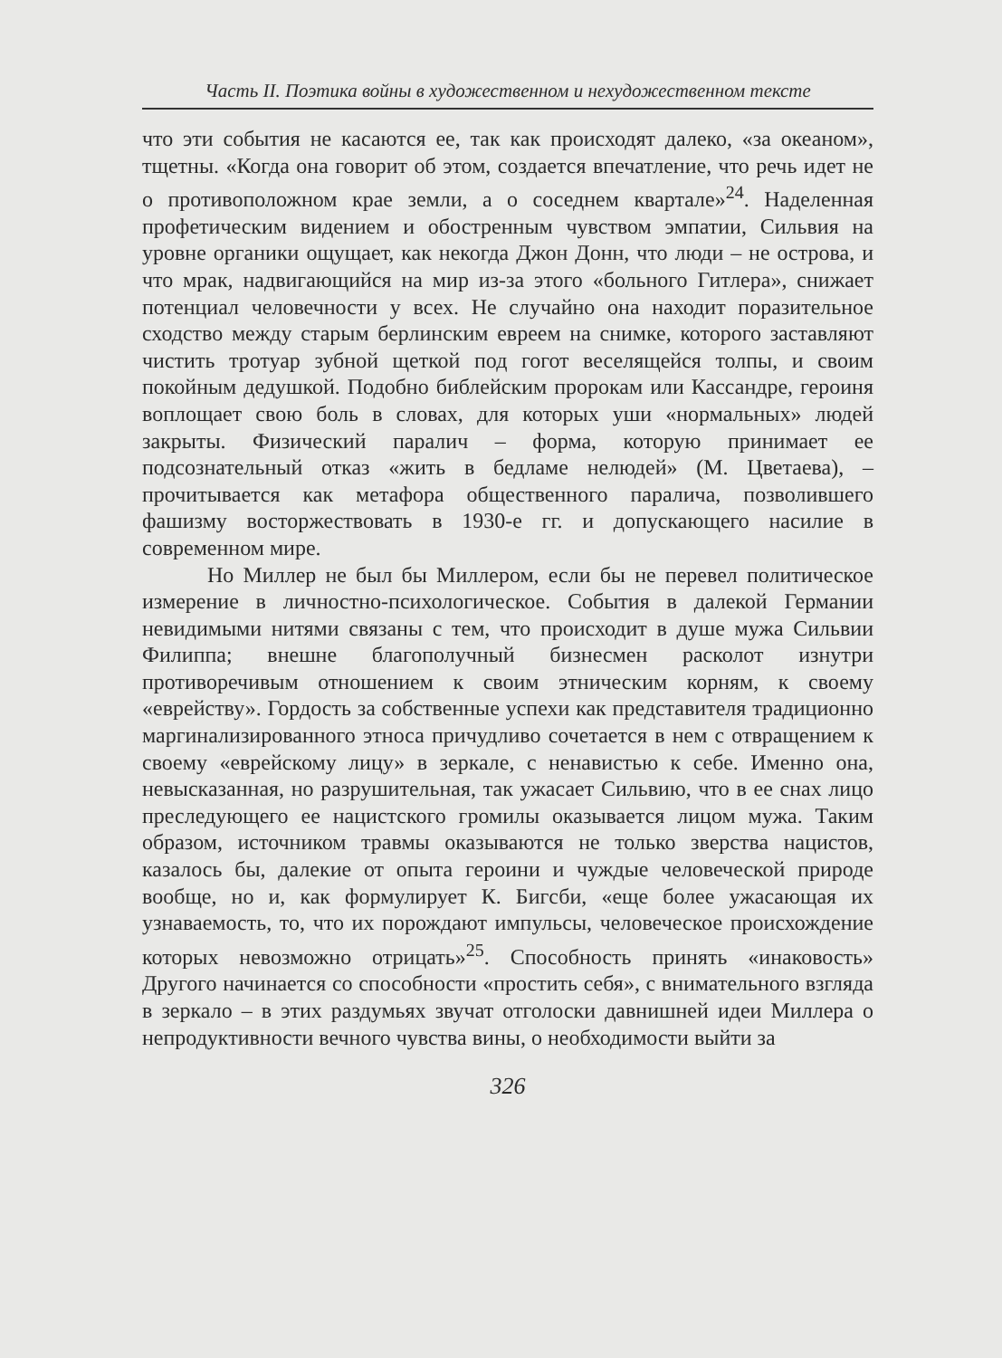Часть II. Поэтика войны в художественном и нехудожественном тексте
что эти события не касаются ее, так как происходят далеко, «за океаном», тщетны. «Когда она говорит об этом, создается впечатление, что речь идет не о противоположном крае земли, а о соседнем квартале»<sup>24</sup>. Наделенная профетическим видением и обостренным чувством эмпатии, Сильвия на уровне органики ощущает, как некогда Джон Донн, что люди – не острова, и что мрак, надвигающийся на мир из-за этого «больного Гитлера», снижает потенциал человечности у всех. Не случайно она находит поразительное сходство между старым берлинским евреем на снимке, которого заставляют чистить тротуар зубной щеткой под гогот веселящейся толпы, и своим покойным дедушкой. Подобно библейским пророкам или Кассандре, героиня воплощает свою боль в словах, для которых уши «нормальных» людей закрыты. Физический паралич – форма, которую принимает ее подсознательный отказ «жить в бедламе нелюдей» (М. Цветаева), – прочитывается как метафора общественного паралича, позволившего фашизму восторжествовать в 1930-е гг. и допускающего насилие в современном мире.
Но Миллер не был бы Миллером, если бы не перевел политическое измерение в личностно-психологическое. События в далекой Германии невидимыми нитями связаны с тем, что происходит в душе мужа Сильвии Филиппа; внешне благополучный бизнесмен расколот изнутри противоречивым отношением к своим этническим корням, к своему «еврейству». Гордость за собственные успехи как представителя традиционно маргинализированного этноса причудливо сочетается в нем с отвращением к своему «еврейскому лицу» в зеркале, с ненавистью к себе. Именно она, невысказанная, но разрушительная, так ужасает Сильвию, что в ее снах лицо преследующего ее нацистского громилы оказывается лицом мужа. Таким образом, источником травмы оказываются не только зверства нацистов, казалось бы, далекие от опыта героини и чуждые человеческой природе вообще, но и, как формулирует К. Бигсби, «еще более ужасающая их узнаваемость, то, что их порождают импульсы, человеческое происхождение которых невозможно отрицать»<sup>25</sup>. Способность принять «инаковость» Другого начинается со способности «простить себя», с внимательного взгляда в зеркало – в этих раздумьях звучат отголоски давнишней идеи Миллера о непродуктивности вечного чувства вины, о необходимости выйти за
326